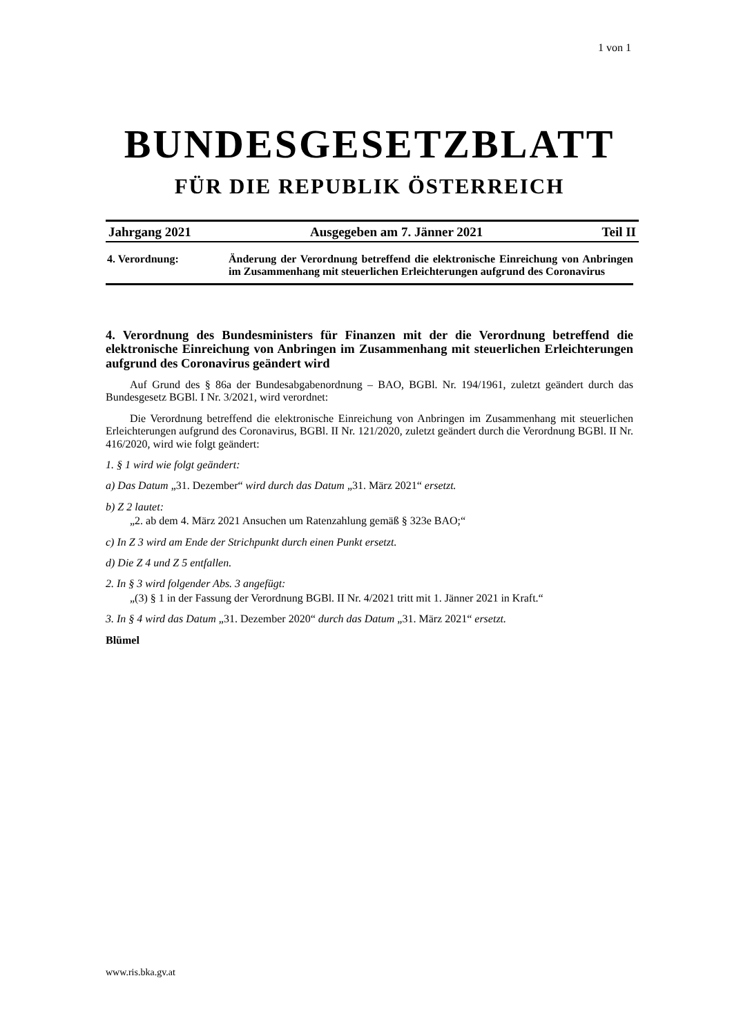1 von 1
BUNDESGESETZBLATT
FÜR DIE REPUBLIK ÖSTERREICH
Jahrgang 2021 Ausgegeben am 7. Jänner 2021 Teil II
4. Verordnung: Änderung der Verordnung betreffend die elektronische Einreichung von Anbringen im Zusammenhang mit steuerlichen Erleichterungen aufgrund des Coronavirus
4. Verordnung des Bundesministers für Finanzen mit der die Verordnung betreffend die elektronische Einreichung von Anbringen im Zusammenhang mit steuerlichen Erleichterungen aufgrund des Coronavirus geändert wird
Auf Grund des § 86a der Bundesabgabenordnung – BAO, BGBl. Nr. 194/1961, zuletzt geändert durch das Bundesgesetz BGBl. I Nr. 3/2021, wird verordnet:
Die Verordnung betreffend die elektronische Einreichung von Anbringen im Zusammenhang mit steuerlichen Erleichterungen aufgrund des Coronavirus, BGBl. II Nr. 121/2020, zuletzt geändert durch die Verordnung BGBl. II Nr. 416/2020, wird wie folgt geändert:
1. § 1 wird wie folgt geändert:
a) Das Datum „31. Dezember“ wird durch das Datum „31. März 2021“ ersetzt.
b) Z 2 lautet:
„2. ab dem 4. März 2021 Ansuchen um Ratenzahlung gemäß § 323e BAO;“
c) In Z 3 wird am Ende der Strichpunkt durch einen Punkt ersetzt.
d) Die Z 4 und Z 5 entfallen.
2. In § 3 wird folgender Abs. 3 angefügt:
„(3) § 1 in der Fassung der Verordnung BGBl. II Nr. 4/2021 tritt mit 1. Jänner 2021 in Kraft.“
3. In § 4 wird das Datum „31. Dezember 2020“ durch das Datum „31. März 2021“ ersetzt.
Blümel
www.ris.bka.gv.at